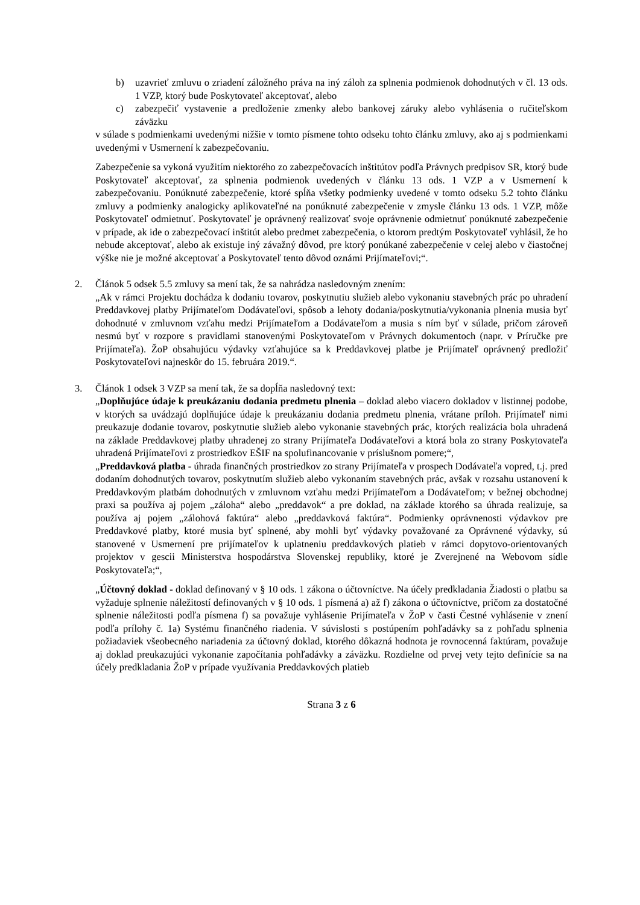b) uzavrieť zmluvu o zriadení záložného práva na iný záloh za splnenia podmienok dohodnutých v čl. 13 ods. 1 VZP, ktorý bude Poskytovateľ akceptovať, alebo
c) zabezpečiť vystavenie a predloženie zmenky alebo bankovej záruky alebo vyhlásenia o ručiteľskom záväzku
v súlade s podmienkami uvedenými nižšie v tomto písmene tohto odseku tohto článku zmluvy, ako aj s podmienkami uvedenými v Usmernení k zabezpečovaniu.
Zabezpečenie sa vykoná využitím niektorého zo zabezpečovacích inštitútov podľa Právnych predpisov SR, ktorý bude Poskytovateľ akceptovať, za splnenia podmienok uvedených v článku 13 ods. 1 VZP a v Usmernení k zabezpečovaniu. Ponúknuté zabezpečenie, ktoré spĺňa všetky podmienky uvedené v tomto odseku 5.2 tohto článku zmluvy a podmienky analogicky aplikovateľné na ponúknuté zabezpečenie v zmysle článku 13 ods. 1 VZP, môže Poskytovateľ odmietnuť. Poskytovateľ je oprávnený realizovať svoje oprávnenie odmietnuť ponúknuté zabezpečenie v prípade, ak ide o zabezpečovací inštitút alebo predmet zabezpečenia, o ktorom predtým Poskytovateľ vyhlásil, že ho nebude akceptovať, alebo ak existuje iný závažný dôvod, pre ktorý ponúkané zabezpečenie v celej alebo v čiastočnej výške nie je možné akceptovať a Poskytovateľ tento dôvod oznámi Prijímateľovi;“.
2. Článok 5 odsek 5.5 zmluvy sa mení tak, že sa nahrádza nasledovným znením:
„Ak v rámci Projektu dochádza k dodaniu tovarov, poskytnutiu služieb alebo vykonaniu stavebných prác po uhradení Preddavkovej platby Prijímateľom Dodávateľovi, spôsob a lehoty dodania/poskytnutia/vykonania plnenia musia byť dohodnuté v zmluvnom vzťahu medzi Prijímateľom a Dodávateľom a musia s ním byť v súlade, pričom zároveň nesmú byť v rozpore s pravidlami stanovenými Poskytovateľom v Právnych dokumentoch (napr. v Príručke pre Prijímateľa). ŽoP obsahujúcu výdavky vzťahujúce sa k Preddavkovej platbe je Prijímateľ oprávnený predložiť Poskytovateľovi najneskôr do 15. februára 2019.“.
3. Článok 1 odsek 3 VZP sa mení tak, že sa dopĺňa nasledovný text:
„Doplňujúce údaje k preukázaniu dodania predmetu plnenia – doklad alebo viacero dokladov v listinnej podobe, v ktorých sa uvádzajú doplňujúce údaje k preukázaniu dodania predmetu plnenia, vrátane príloh. Prijímateľ nimi preukazuje dodanie tovarov, poskytnutie služieb alebo vykonanie stavebných prác, ktorých realizácia bola uhradená na základe Preddavkovej platby uhradenej zo strany Prijímateľa Dodávateľovi a ktorá bola zo strany Poskytovateľa uhradená Prijímateľovi z prostriedkov EŠIF na spolufinancovanie v príslušnom pomere;“,
„Preddavková platba - úhrada finančných prostriedkov zo strany Prijímateľa v prospech Dodávateľa vopred, t.j. pred dodaním dohodnutých tovarov, poskytnutím služieb alebo vykonaním stavebných prác, avšak v rozsahu ustanovení k Preddavkovým platbám dohodnutých v zmluvnom vzťahu medzi Prijímateľom a Dodávateľom; v bežnej obchodnej praxi sa používa aj pojem „záloha“ alebo „preddavok“ a pre doklad, na základe ktorého sa úhrada realizuje, sa používa aj pojem „zálohová faktúra“ alebo „preddavková faktúra“. Podmienky oprávnenosti výdavkov pre Preddavkové platby, ktoré musia byť splnené, aby mohli byť výdavky považované za Oprávnené výdavky, sú stanovené v Usmernení pre prijímateľov k uplatneniu preddavkových platieb v rámci dopytovo-orientovaných projektov v gescii Ministerstva hospodárstva Slovenskej republiky, ktoré je Zverejnené na Webovom sídle Poskytovateľa;“,
„Účtovný doklad - doklad definovaný v § 10 ods. 1 zákona o účtovníctve. Na účely predkladania Žiadosti o platbu sa vyžaduje splnenie náležitostí definovaných v § 10 ods. 1 písmená a) až f) zákona o účtovníctve, pričom za dostatočné splnenie náležitosti podľa písmena f) sa považuje vyhlásenie Prijímateľa v ŽoP v časti Čestné vyhlásenie v znení podľa prílohy č. 1a) Systému finančného riadenia. V súvislosti s postúpením pohľadávky sa z pohľadu splnenia požiadaviek všeobecného nariadenia za účtovný doklad, ktorého dôkazná hodnota je rovnocenná faktúram, považuje aj doklad preukazujúci vykonanie započítania pohľadávky a záväzku. Rozdielne od prvej vety tejto definície sa na účely predkladania ŽoP v prípade využívania Preddavkových platieb
Strana 3 z 6